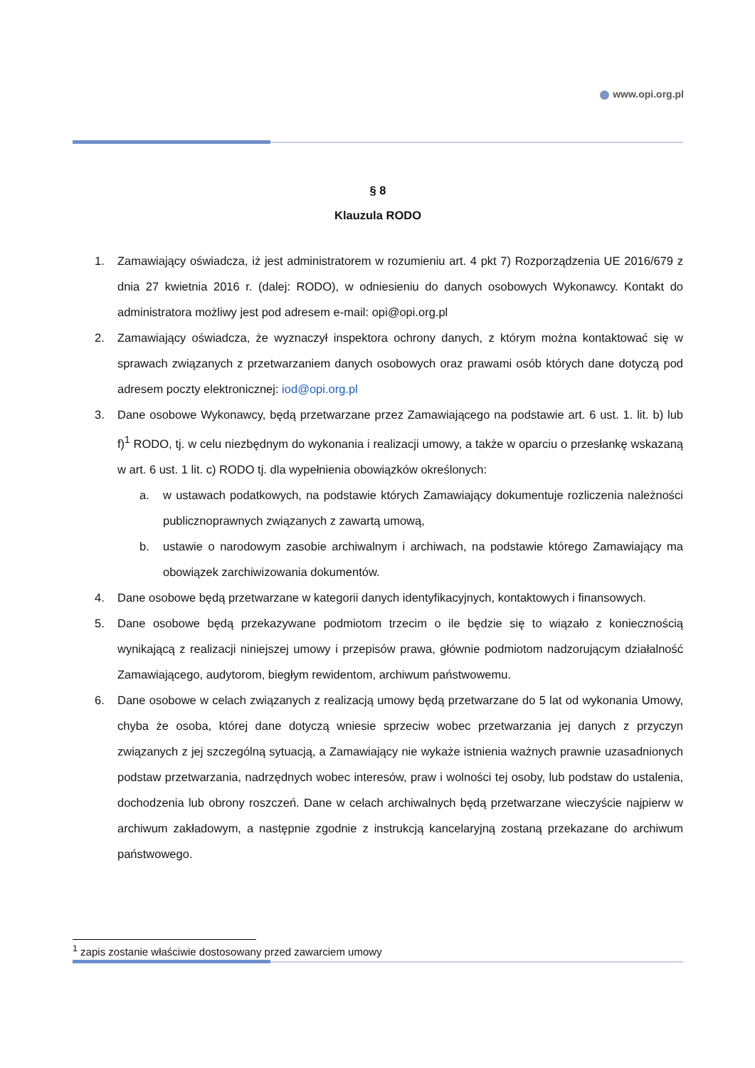www.opi.org.pl
§ 8
Klauzula RODO
1. Zamawiający oświadcza, iż jest administratorem w rozumieniu art. 4 pkt 7) Rozporządzenia UE 2016/679 z dnia 27 kwietnia 2016 r. (dalej: RODO), w odniesieniu do danych osobowych Wykonawcy. Kontakt do administratora możliwy jest pod adresem e-mail: opi@opi.org.pl
2. Zamawiający oświadcza, że wyznaczył inspektora ochrony danych, z którym można kontaktować się w sprawach związanych z przetwarzaniem danych osobowych oraz prawami osób których dane dotyczą pod adresem poczty elektronicznej: iod@opi.org.pl
3. Dane osobowe Wykonawcy, będą przetwarzane przez Zamawiającego na podstawie art. 6 ust. 1. lit. b) lub f)<sup>1</sup> RODO, tj. w celu niezbędnym do wykonania i realizacji umowy, a także w oparciu o przesłankę wskazaną w art. 6 ust. 1 lit. c) RODO tj. dla wypełnienia obowiązków określonych:
a. w ustawach podatkowych, na podstawie których Zamawiający dokumentuje rozliczenia należności publicznoprawnych związanych z zawartą umową,
b. ustawie o narodowym zasobie archiwalnym i archiwach, na podstawie którego Zamawiający ma obowiązek zarchiwizowania dokumentów.
4. Dane osobowe będą przetwarzane w kategorii danych identyfikacyjnych, kontaktowych i finansowych.
5. Dane osobowe będą przekazywane podmiotom trzecim o ile będzie się to wiązało z koniecznością wynikającą z realizacji niniejszej umowy i przepisów prawa, głównie podmiotom nadzorującym działalność Zamawiającego, audytorom, biegłym rewidentom, archiwum państwowemu.
6. Dane osobowe w celach związanych z realizacją umowy będą przetwarzane do 5 lat od wykonania Umowy, chyba że osoba, której dane dotyczą wniesie sprzeciw wobec przetwarzania jej danych z przyczyn związanych z jej szczególną sytuacją, a Zamawiający nie wykaże istnienia ważnych prawnie uzasadnionych podstaw przetwarzania, nadrzędnych wobec interesów, praw i wolności tej osoby, lub podstaw do ustalenia, dochodzenia lub obrony roszczeń. Dane w celach archiwalnych będą przetwarzane wieczyście najpierw w archiwum zakładowym, a następnie zgodnie z instrukcją kancelaryjną zostaną przekazane do archiwum państwowego.
<sup>1</sup> zapis zostanie właściwie dostosowany przed zawarciem umowy